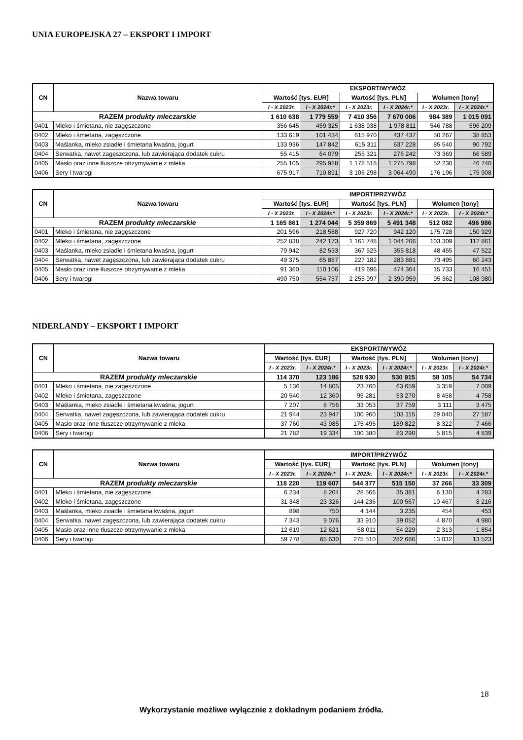UNIA EUROPEJSKA 27 – EKSPORT I IMPORT
| CN | Nazwa towaru | EKSPORT/WYWÓZ | | | | | |
| --- | --- | --- | --- | --- | --- | --- | --- |
| | | Wartość [tys. EUR] | | Wartość [tys. PLN] | | Wolumen [tony] | |
| | | I - X 2023r. | I - X 2024r.* | I - X 2023r. | I - X 2024r.* | I - X 2023r. | I - X 2024r.* |
| RAZEM produkty mleczarskie | | 1 610 638 | 1 779 559 | 7 410 356 | 7 670 006 | 984 389 | 1 015 091 |
| 0401 | Mleko i śmietana, nie zagęszczone | 356 645 | 459 325 | 1 638 938 | 1 978 811 | 546 788 | 596 209 |
| 0402 | Mleko i śmietana, zagęszczone | 133 619 | 101 434 | 615 970 | 437 437 | 50 267 | 38 853 |
| 0403 | Maślanka, mleko zsiadłe i śmietana kwaśna, jogurt | 133 936 | 147 842 | 615 311 | 637 228 | 85 540 | 90 792 |
| 0404 | Serwatka, nawet zagęszczona, lub zawierająca dodatek cukru | 55 415 | 64 079 | 255 321 | 276 242 | 73 369 | 66 589 |
| 0405 | Masło oraz inne tłuszcze otrzymywanie z mleka | 255 105 | 295 988 | 1 178 518 | 1 275 798 | 52 230 | 46 740 |
| 0406 | Sery i twarogi | 675 917 | 710 891 | 3 106 298 | 3 064 490 | 176 196 | 175 908 |
| CN | Nazwa towaru | IMPORT/PRZYWÓZ | | | | | |
| --- | --- | --- | --- | --- | --- | --- | --- |
| | | Wartość [tys. EUR] | | Wartość [tys. PLN] | | Wolumen [tony] | |
| | | I - X 2023r. | I - X 2024r.* | I - X 2023r. | I - X 2024r.* | I - X 2023r. | I - X 2024r.* |
| RAZEM produkty mleczarskie | | 1 165 861 | 1 274 044 | 5 359 869 | 5 491 348 | 512 082 | 496 986 |
| 0401 | Mleko i śmietana, nie zagęszczone | 201 596 | 218 588 | 927 720 | 942 120 | 175 728 | 150 929 |
| 0402 | Mleko i śmietana, zagęszczone | 252 838 | 242 173 | 1 161 748 | 1 044 206 | 103 309 | 112 861 |
| 0403 | Maślanka, mleko zsiadłe i śmietana kwaśna, jogurt | 79 942 | 82 533 | 367 525 | 355 818 | 48 455 | 47 522 |
| 0404 | Serwatka, nawet zagęszczona, lub zawierająca dodatek cukru | 49 375 | 65 887 | 227 182 | 283 881 | 73 495 | 60 243 |
| 0405 | Masło oraz inne tłuszcze otrzymywanie z mleka | 91 360 | 110 106 | 419 696 | 474 364 | 15 733 | 16 451 |
| 0406 | Sery i twarogi | 490 750 | 554 757 | 2 255 997 | 2 390 959 | 95 362 | 108 980 |
NIDERLANDY – EKSPORT I IMPORT
| CN | Nazwa towaru | EKSPORT/WYWÓZ | | | | | |
| --- | --- | --- | --- | --- | --- | --- | --- |
| | | Wartość [tys. EUR] | | Wartość [tys. PLN] | | Wolumen [tony] | |
| | | I - X 2023r. | I - X 2024r.* | I - X 2023r. | I - X 2024r.* | I - X 2023r. | I - X 2024r.* |
| RAZEM produkty mleczarskie | | 114 370 | 123 186 | 528 930 | 530 915 | 58 105 | 54 734 |
| 0401 | Mleko i śmietana, nie zagęszczone | 5 136 | 14 805 | 23 760 | 63 659 | 3 359 | 7 009 |
| 0402 | Mleko i śmietana, zagęszczone | 20 540 | 12 360 | 95 281 | 53 270 | 8 458 | 4 758 |
| 0403 | Maślanka, mleko zsiadłe i śmietana kwaśna, jogurt | 7 207 | 8 756 | 33 053 | 37 759 | 3 111 | 3 475 |
| 0404 | Serwatka, nawet zagęszczona, lub zawierająca dodatek cukru | 21 944 | 23 947 | 100 960 | 103 115 | 29 040 | 27 187 |
| 0405 | Masło oraz inne tłuszcze otrzymywanie z mleka | 37 760 | 43 985 | 175 495 | 189 822 | 8 322 | 7 466 |
| 0406 | Sery i twarogi | 21 782 | 19 334 | 100 380 | 83 290 | 5 815 | 4 839 |
| CN | Nazwa towaru | IMPORT/PRZYWÓZ | | | | | |
| --- | --- | --- | --- | --- | --- | --- | --- |
| | | Wartość [tys. EUR] | | Wartość [tys. PLN] | | Wolumen [tony] | |
| | | I - X 2023r. | I - X 2024r.* | I - X 2023r. | I - X 2024r.* | I - X 2023r. | I - X 2024r.* |
| RAZEM produkty mleczarskie | | 118 220 | 119 607 | 544 377 | 515 150 | 37 266 | 33 309 |
| 0401 | Mleko i śmietana, nie zagęszczone | 6 234 | 8 204 | 28 566 | 35 381 | 6 130 | 4 283 |
| 0402 | Mleko i śmietana, zagęszczone | 31 348 | 23 326 | 144 236 | 100 567 | 10 467 | 8 216 |
| 0403 | Maślanka, mleko zsiadłe i śmietana kwaśna, jogurt | 898 | 750 | 4 144 | 3 235 | 454 | 453 |
| 0404 | Serwatka, nawet zagęszczona, lub zawierająca dodatek cukru | 7 343 | 9 076 | 33 910 | 39 052 | 4 870 | 4 980 |
| 0405 | Masło oraz inne tłuszcze otrzymywanie z mleka | 12 619 | 12 621 | 58 011 | 54 229 | 2 313 | 1 854 |
| 0406 | Sery i twarogi | 59 778 | 65 630 | 275 510 | 282 686 | 13 032 | 13 523 |
18
Wykorzystanie możliwe wyłącznie z dokładnym podaniem źródła.